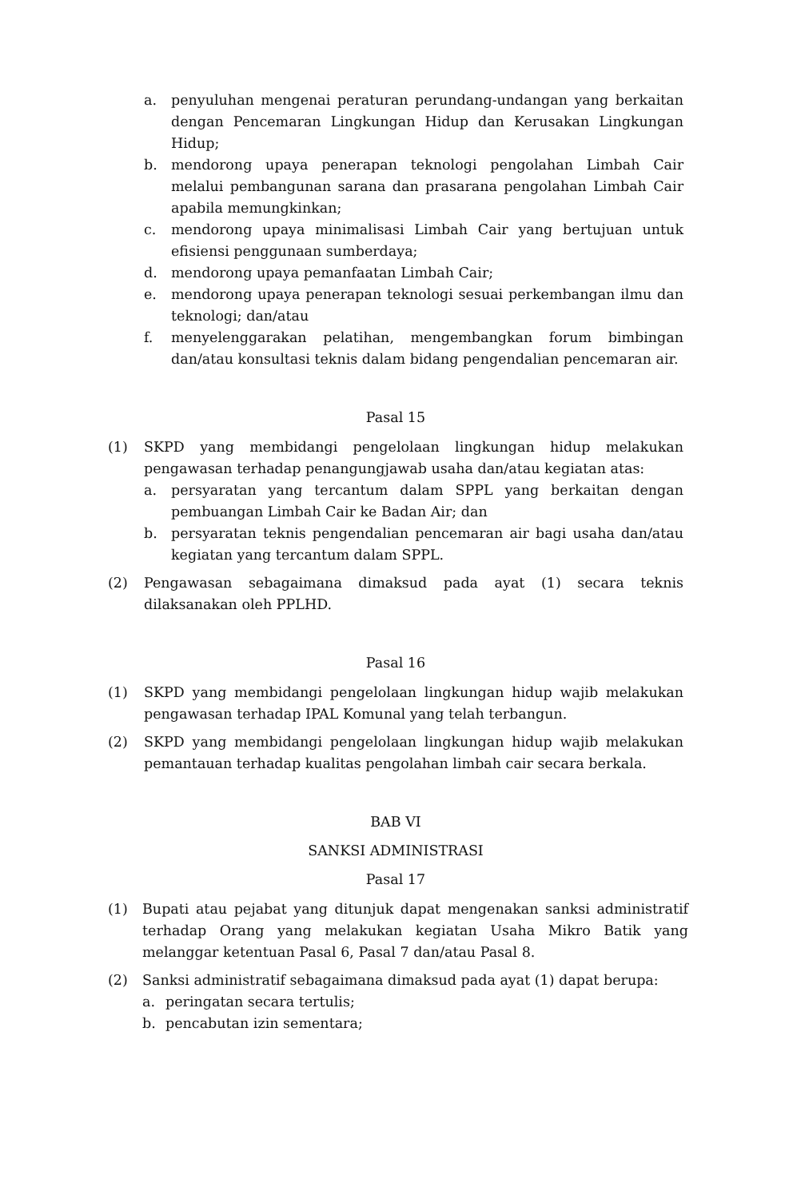a. penyuluhan mengenai peraturan perundang-undangan yang berkaitan dengan Pencemaran Lingkungan Hidup dan Kerusakan Lingkungan Hidup;
b. mendorong upaya penerapan teknologi pengolahan Limbah Cair melalui pembangunan sarana dan prasarana pengolahan Limbah Cair apabila memungkinkan;
c. mendorong upaya minimalisasi Limbah Cair yang bertujuan untuk efisiensi penggunaan sumberdaya;
d. mendorong upaya pemanfaatan Limbah Cair;
e. mendorong upaya penerapan teknologi sesuai perkembangan ilmu dan teknologi; dan/atau
f. menyelenggarakan pelatihan, mengembangkan forum bimbingan dan/atau konsultasi teknis dalam bidang pengendalian pencemaran air.
Pasal 15
(1) SKPD yang membidangi pengelolaan lingkungan hidup melakukan pengawasan terhadap penangungjawab usaha dan/atau kegiatan atas:
a. persyaratan yang tercantum dalam SPPL yang berkaitan dengan pembuangan Limbah Cair ke Badan Air; dan
b. persyaratan teknis pengendalian pencemaran air bagi usaha dan/atau kegiatan yang tercantum dalam SPPL.
(2) Pengawasan sebagaimana dimaksud pada ayat (1) secara teknis dilaksanakan oleh PPLHD.
Pasal 16
(1) SKPD yang membidangi pengelolaan lingkungan hidup wajib melakukan pengawasan terhadap IPAL Komunal yang telah terbangun.
(2) SKPD yang membidangi pengelolaan lingkungan hidup wajib melakukan pemantauan terhadap kualitas pengolahan limbah cair secara berkala.
BAB VI
SANKSI ADMINISTRASI
Pasal 17
(1) Bupati atau pejabat yang ditunjuk dapat mengenakan sanksi administratif terhadap Orang yang melakukan kegiatan Usaha Mikro Batik yang melanggar ketentuan Pasal 6, Pasal 7 dan/atau Pasal 8.
(2) Sanksi administratif sebagaimana dimaksud pada ayat (1) dapat berupa:
a. peringatan secara tertulis;
b. pencabutan izin sementara;